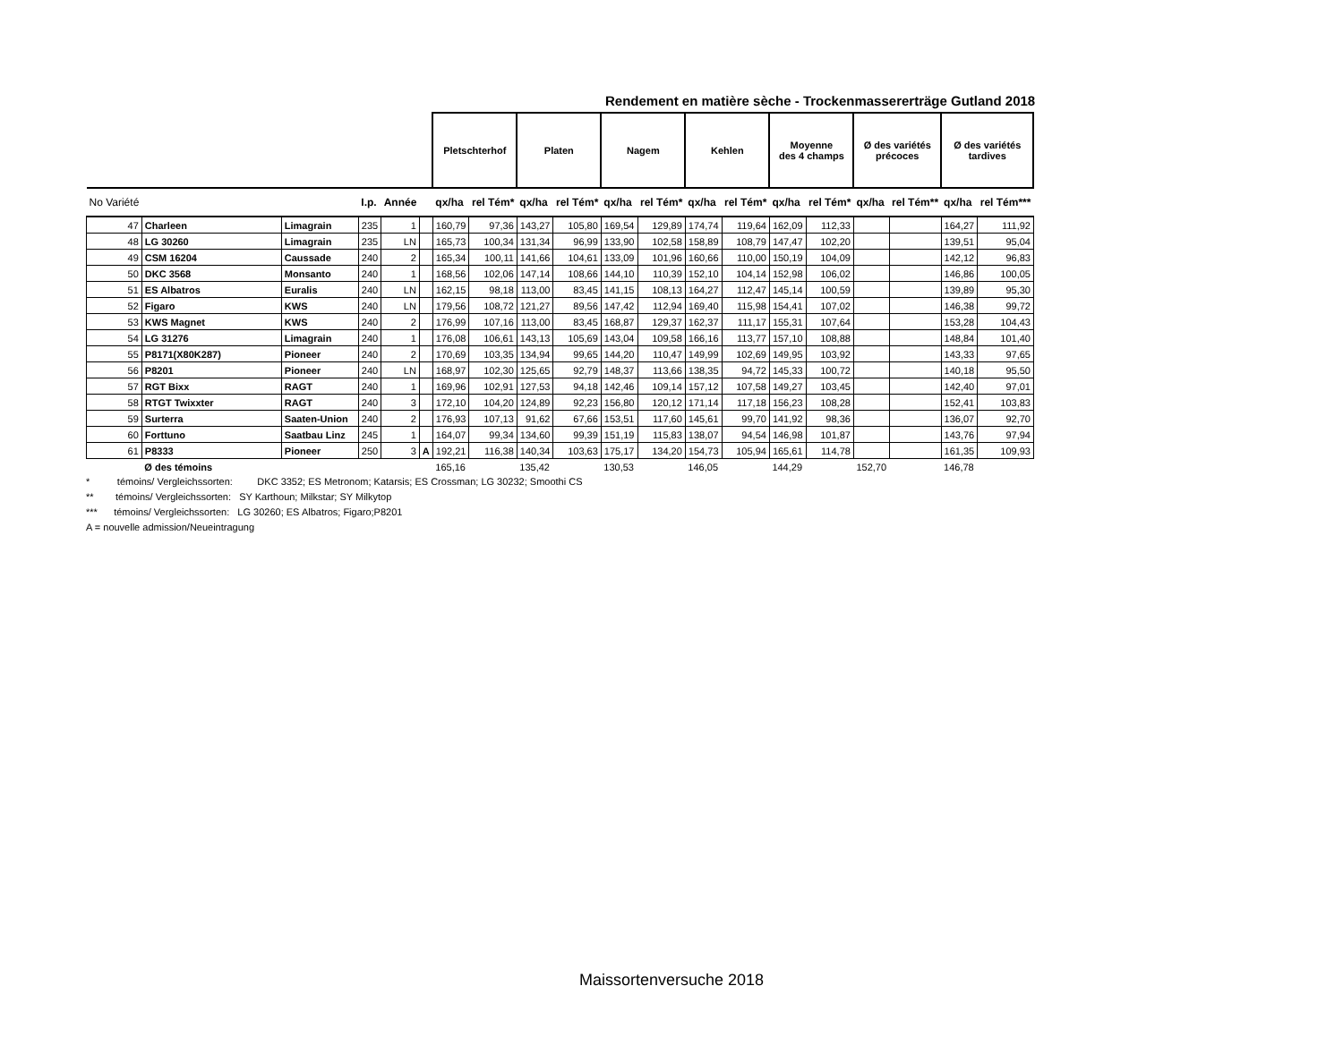Rendement en matière sèche - Trockenmassererträge Gutland 2018
| | | | | | | Pletschterhof | | Platen | | Nagem | | Kehlen | | Moyenne des 4 champs | | Ø des variétés précoces | | Ø des variétés tardives | |
| --- | --- | --- | --- | --- | --- | --- | --- | --- | --- | --- | --- | --- | --- | --- | --- | --- | --- | --- | --- |
| No Variété | | | I.p. | Année | | qx/ha | rel Tém* | qx/ha | rel Tém* | qx/ha | rel Tém* | qx/ha | rel Tém* | qx/ha | rel Tém* | qx/ha | rel Tém** | qx/ha | rel Tém*** |
| 47 | Charleen | Limagrain | 235 | 1 | | 160,79 | 97,36 | 143,27 | 105,80 | 169,54 | 129,89 | 174,74 | 119,64 | 162,09 | 112,33 | | | 164,27 | 111,92 |
| 48 | LG 30260 | Limagrain | 235 | LN | | 165,73 | 100,34 | 131,34 | 96,99 | 133,90 | 102,58 | 158,89 | 108,79 | 147,47 | 102,20 | | | 139,51 | 95,04 |
| 49 | CSM 16204 | Caussade | 240 | 2 | | 165,34 | 100,11 | 141,66 | 104,61 | 133,09 | 101,96 | 160,66 | 110,00 | 150,19 | 104,09 | | | 142,12 | 96,83 |
| 50 | DKC 3568 | Monsanto | 240 | 1 | | 168,56 | 102,06 | 147,14 | 108,66 | 144,10 | 110,39 | 152,10 | 104,14 | 152,98 | 106,02 | | | 146,86 | 100,05 |
| 51 | ES Albatros | Euralis | 240 | LN | | 162,15 | 98,18 | 113,00 | 83,45 | 141,15 | 108,13 | 164,27 | 112,47 | 145,14 | 100,59 | | | 139,89 | 95,30 |
| 52 | Figaro | KWS | 240 | LN | | 179,56 | 108,72 | 121,27 | 89,56 | 147,42 | 112,94 | 169,40 | 115,98 | 154,41 | 107,02 | | | 146,38 | 99,72 |
| 53 | KWS Magnet | KWS | 240 | 2 | | 176,99 | 107,16 | 113,00 | 83,45 | 168,87 | 129,37 | 162,37 | 111,17 | 155,31 | 107,64 | | | 153,28 | 104,43 |
| 54 | LG 31276 | Limagrain | 240 | 1 | | 176,08 | 106,61 | 143,13 | 105,69 | 143,04 | 109,58 | 166,16 | 113,77 | 157,10 | 108,88 | | | 148,84 | 101,40 |
| 55 | P8171(X80K287) | Pioneer | 240 | 2 | | 170,69 | 103,35 | 134,94 | 99,65 | 144,20 | 110,47 | 149,99 | 102,69 | 149,95 | 103,92 | | | 143,33 | 97,65 |
| 56 | P8201 | Pioneer | 240 | LN | | 168,97 | 102,30 | 125,65 | 92,79 | 148,37 | 113,66 | 138,35 | 94,72 | 145,33 | 100,72 | | | 140,18 | 95,50 |
| 57 | RGT Bixx | RAGT | 240 | 1 | | 169,96 | 102,91 | 127,53 | 94,18 | 142,46 | 109,14 | 157,12 | 107,58 | 149,27 | 103,45 | | | 142,40 | 97,01 |
| 58 | RTGT Twixxter | RAGT | 240 | 3 | | 172,10 | 104,20 | 124,89 | 92,23 | 156,80 | 120,12 | 171,14 | 117,18 | 156,23 | 108,28 | | | 152,41 | 103,83 |
| 59 | Surterra | Saaten-Union | 240 | 2 | | 176,93 | 107,13 | 91,62 | 67,66 | 153,51 | 117,60 | 145,61 | 99,70 | 141,92 | 98,36 | | | 136,07 | 92,70 |
| 60 | Forttuno | Saatbau Linz | 245 | 1 | | 164,07 | 99,34 | 134,60 | 99,39 | 151,19 | 115,83 | 138,07 | 94,54 | 146,98 | 101,87 | | | 143,76 | 97,94 |
| 61 | P8333 | Pioneer | 250 | 3 | A | 192,21 | 116,38 | 140,34 | 103,63 | 175,17 | 134,20 | 154,73 | 105,94 | 165,61 | 114,78 | | | 161,35 | 109,93 |
| | Ø des témoins | | | | | 165,16 | | 135,42 | | 130,53 | | 146,05 | | 144,29 | | 152,70 | | 146,78 | |
* témoins/ Vergleichssorten: DKC 3352; ES Metronom; Katarsis; ES Crossman; LG 30232; Smoothi CS
** témoins/ Vergleichssorten: SY Karthoun; Milkstar; SY Milkytop
*** témoins/ Vergleichssorten: LG 30260; ES Albatros; Figaro;P8201
A = nouvelle admission/Neueintragung
Maissortenversuche 2018